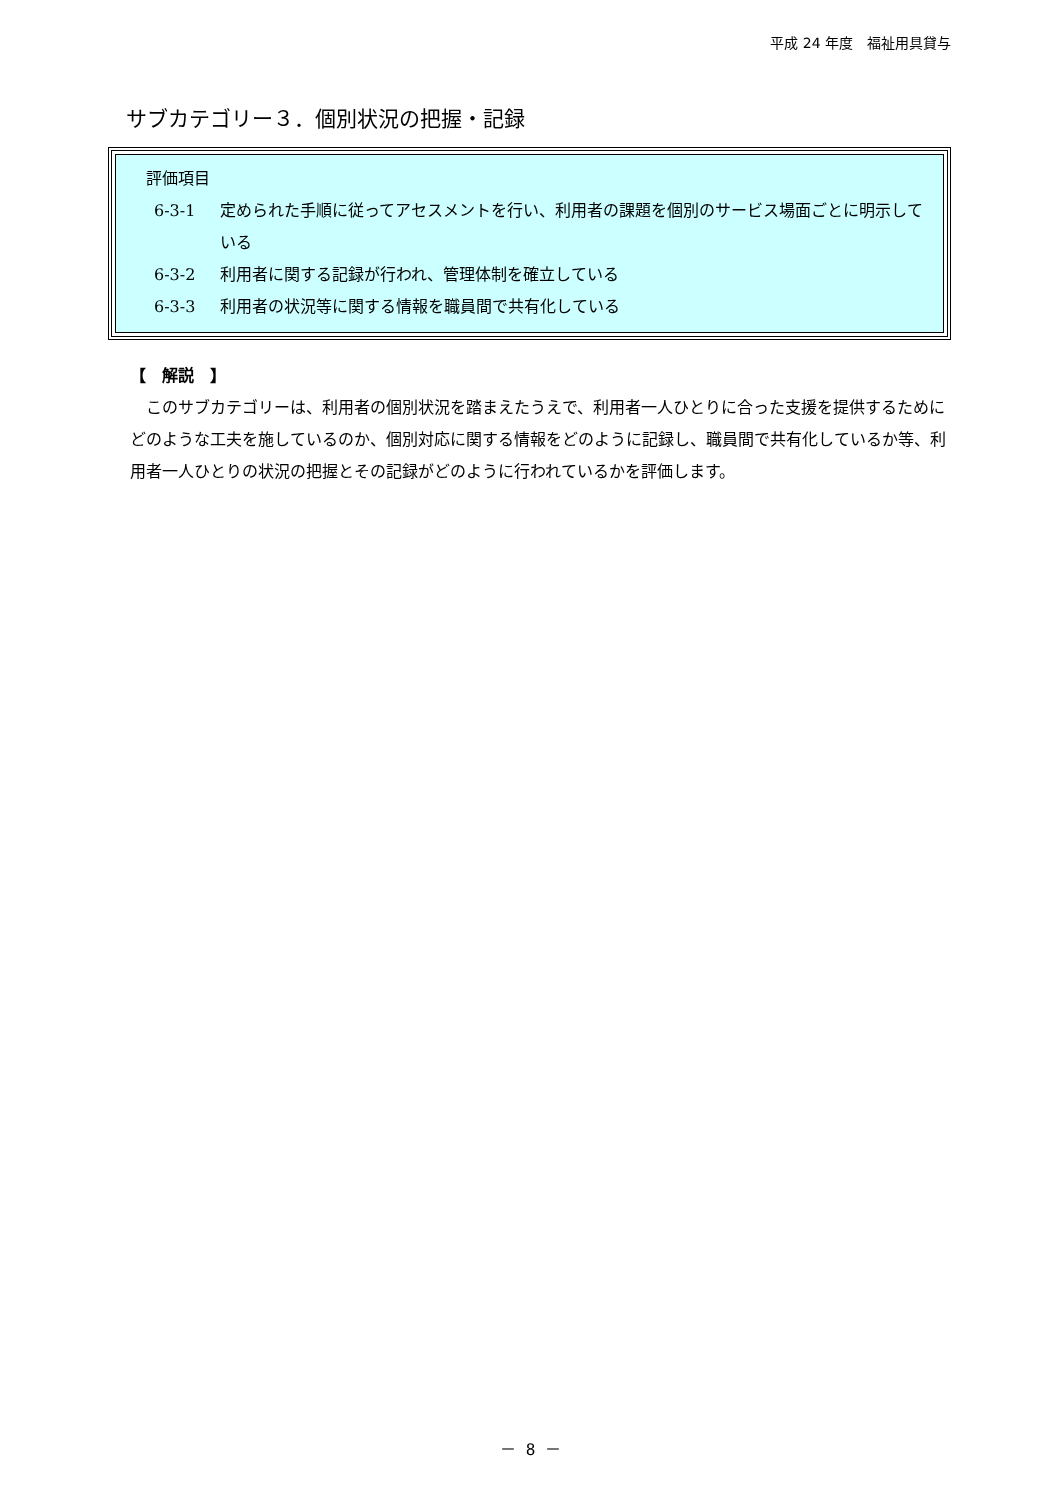平成 24 年度　福祉用具貸与
サブカテゴリー３．個別状況の把握・記録
評価項目
6-3-1 定められた手順に従ってアセスメントを行い、利用者の課題を個別のサービス場面ごとに明示している
6-3-2 利用者に関する記録が行われ、管理体制を確立している
6-3-3 利用者の状況等に関する情報を職員間で共有化している
【　解説　】
　このサブカテゴリーは、利用者の個別状況を踏まえたうえで、利用者一人ひとりに合った支援を提供するためにどのような工夫を施しているのか、個別対応に関する情報をどのように記録し、職員間で共有化しているか等、利用者一人ひとりの状況の把握とその記録がどのように行われているかを評価します。
－ 8 －